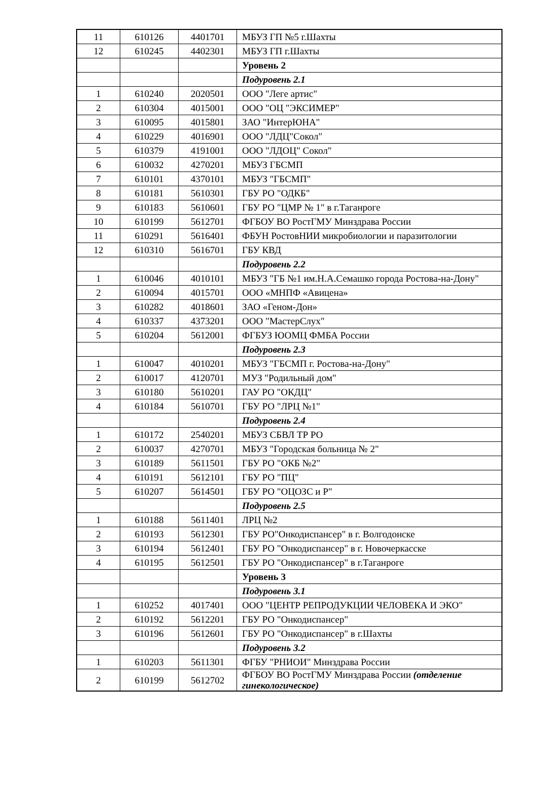| 11 | 610126 | 4401701 | МБУЗ ГП №5 г.Шахты |
| 12 | 610245 | 4402301 | МБУЗ ГП г.Шахты |
| | | | Уровень 2 |
| | | | Подуровень 2.1 |
| 1 | 610240 | 2020501 | ООО "Леге артис" |
| 2 | 610304 | 4015001 | ООО "ОЦ "ЭКСИМЕР" |
| 3 | 610095 | 4015801 | ЗАО "ИнтерЮНА" |
| 4 | 610229 | 4016901 | ООО "ЛДЦ"Сокол" |
| 5 | 610379 | 4191001 | ООО "ЛДОЦ" Сокол" |
| 6 | 610032 | 4270201 | МБУЗ ГБСМП |
| 7 | 610101 | 4370101 | МБУЗ "ГБСМП" |
| 8 | 610181 | 5610301 | ГБУ РО "ОДКБ" |
| 9 | 610183 | 5610601 | ГБУ РО "ЦМР № 1" в г.Таганроге |
| 10 | 610199 | 5612701 | ФГБОУ ВО РостГМУ Минздрава России |
| 11 | 610291 | 5616401 | ФБУН РостовНИИ микробиологии и паразитологии |
| 12 | 610310 | 5616701 | ГБУ КВД |
| | | | Подуровень 2.2 |
| 1 | 610046 | 4010101 | МБУЗ "ГБ №1 им.Н.А.Семашко города Ростова-на-Дону" |
| 2 | 610094 | 4015701 | ООО «МНПФ «Авицена» |
| 3 | 610282 | 4018601 | ЗАО «Геном-Дон» |
| 4 | 610337 | 4373201 | ООО "МастерСлух" |
| 5 | 610204 | 5612001 | ФГБУЗ ЮОМЦ ФМБА России |
| | | | Подуровень 2.3 |
| 1 | 610047 | 4010201 | МБУЗ "ГБСМП г. Ростова-на-Дону" |
| 2 | 610017 | 4120701 | МУЗ "Родильный дом" |
| 3 | 610180 | 5610201 | ГАУ РО "ОКДЦ" |
| 4 | 610184 | 5610701 | ГБУ РО "ЛРЦ №1" |
| | | | Подуровень 2.4 |
| 1 | 610172 | 2540201 | МБУЗ СБВЛ ТР РО |
| 2 | 610037 | 4270701 | МБУЗ "Городская больница № 2" |
| 3 | 610189 | 5611501 | ГБУ РО "ОКБ №2" |
| 4 | 610191 | 5612101 | ГБУ РО "ПЦ" |
| 5 | 610207 | 5614501 | ГБУ РО "ОЦОЗС и Р" |
| | | | Подуровень 2.5 |
| 1 | 610188 | 5611401 | ЛРЦ №2 |
| 2 | 610193 | 5612301 | ГБУ РО"Онкодиспансер" в г. Волгодонске |
| 3 | 610194 | 5612401 | ГБУ РО "Онкодиспансер" в г. Новочеркасске |
| 4 | 610195 | 5612501 | ГБУ РО "Онкодиспансер" в г.Таганроге |
| | | | Уровень 3 |
| | | | Подуровень 3.1 |
| 1 | 610252 | 4017401 | ООО "ЦЕНТР РЕПРОДУКЦИИ ЧЕЛОВЕКА И ЭКО" |
| 2 | 610192 | 5612201 | ГБУ РО "Онкодиспансер" |
| 3 | 610196 | 5612601 | ГБУ РО "Онкодиспансер" в г.Шахты |
| | | | Подуровень 3.2 |
| 1 | 610203 | 5611301 | ФГБУ "РНИОИ" Минздрава России |
| 2 | 610199 | 5612702 | ФГБОУ ВО РостГМУ Минздрава России (отделение гинекологическое) |